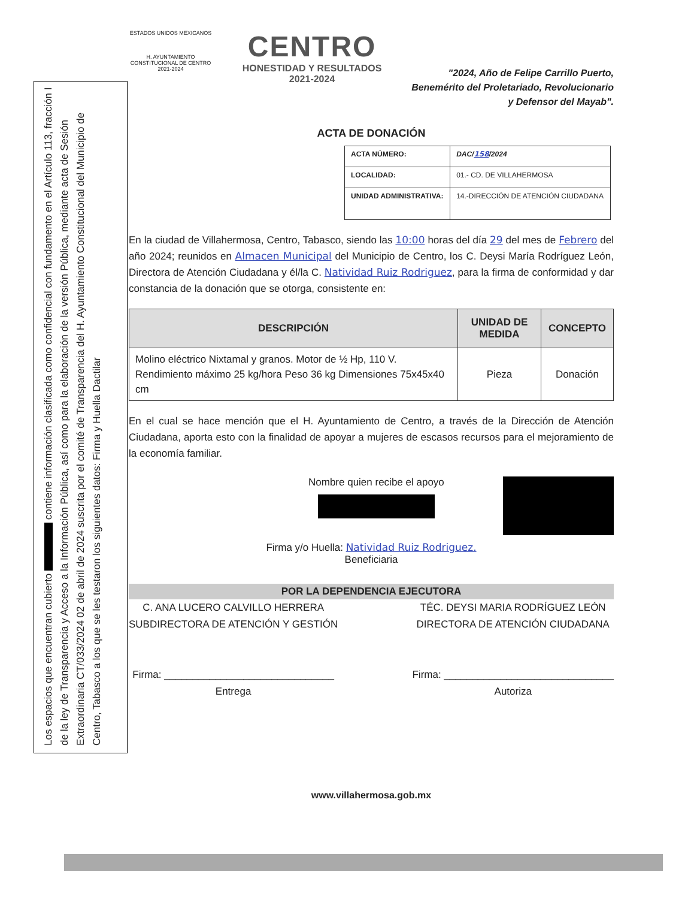Los espacios que encuentran cubierto contiene información clasificada como confidencial con fundamento en el Artículo 113, fracción I de la ley de Transparencia y Acceso a la Información Pública, así como para la elaboración de la versión Pública, mediante acta de Sesión Extraordinaria CT/033/2024 02 de abril de 2024 suscrita por el comité de Transparencia del H. Ayuntamiento Constitucional del Municipio de Centro, Tabasco a los que se les testaron los siguientes datos: Firma y Huella Dactilar
ESTADOS UNIDOS MEXICANOS
H. AYUNTAMIENTO CONSTITUCIONAL DE CENTRO 2021-2024
CENTRO
HONESTIDAD Y RESULTADOS
2021-2024
"2024, Año de Felipe Carrillo Puerto,
Benemérito del Proletariado, Revolucionario
y Defensor del Mayab".
ACTA DE DONACIÓN
| ACTA NÚMERO: | DAC/ 158 /2024 |
| LOCALIDAD: | 01.- CD. DE VILLAHERMOSA |
| UNIDAD ADMINISTRATIVA: | 14.-DIRECCIÓN DE ATENCIÓN CIUDADANA |
En la ciudad de Villahermosa, Centro, Tabasco, siendo las 10:00 horas del día 29 del mes de Febrero del año 2024; reunidos en Almacen Municipal del Municipio de Centro, los C. Deysi María Rodríguez León, Directora de Atención Ciudadana y él/la C. Natividad Ruiz Rodriguez, para la firma de conformidad y dar constancia de la donación que se otorga, consistente en:
| DESCRIPCIÓN | UNIDAD DE MEDIDA | CONCEPTO |
| --- | --- | --- |
| Molino eléctrico Nixtamal y granos. Motor de ½ Hp, 110 V. Rendimiento máximo 25 kg/hora Peso 36 kg Dimensiones 75x45x40 cm | Pieza | Donación |
En el cual se hace mención que el H. Ayuntamiento de Centro, a través de la Dirección de Atención Ciudadana, aporta esto con la finalidad de apoyar a mujeres de escasos recursos para el mejoramiento de la economía familiar.
Nombre quien recibe el apoyo
Firma y/o Huella: Natividad Ruiz Rodriguez.
Beneficiaria
POR LA DEPENDENCIA EJECUTORA
C. ANA LUCERO CALVILLO HERRERA
SUBDIRECTORA DE ATENCIÓN Y GESTIÓN
Firma: ______________________________
Entrega
TÉC. DEYSI MARIA RODRÍGUEZ LEÓN
DIRECTORA DE ATENCIÓN CIUDADANA
Firma: ______________________________
Autoriza
www.villahermosa.gob.mx